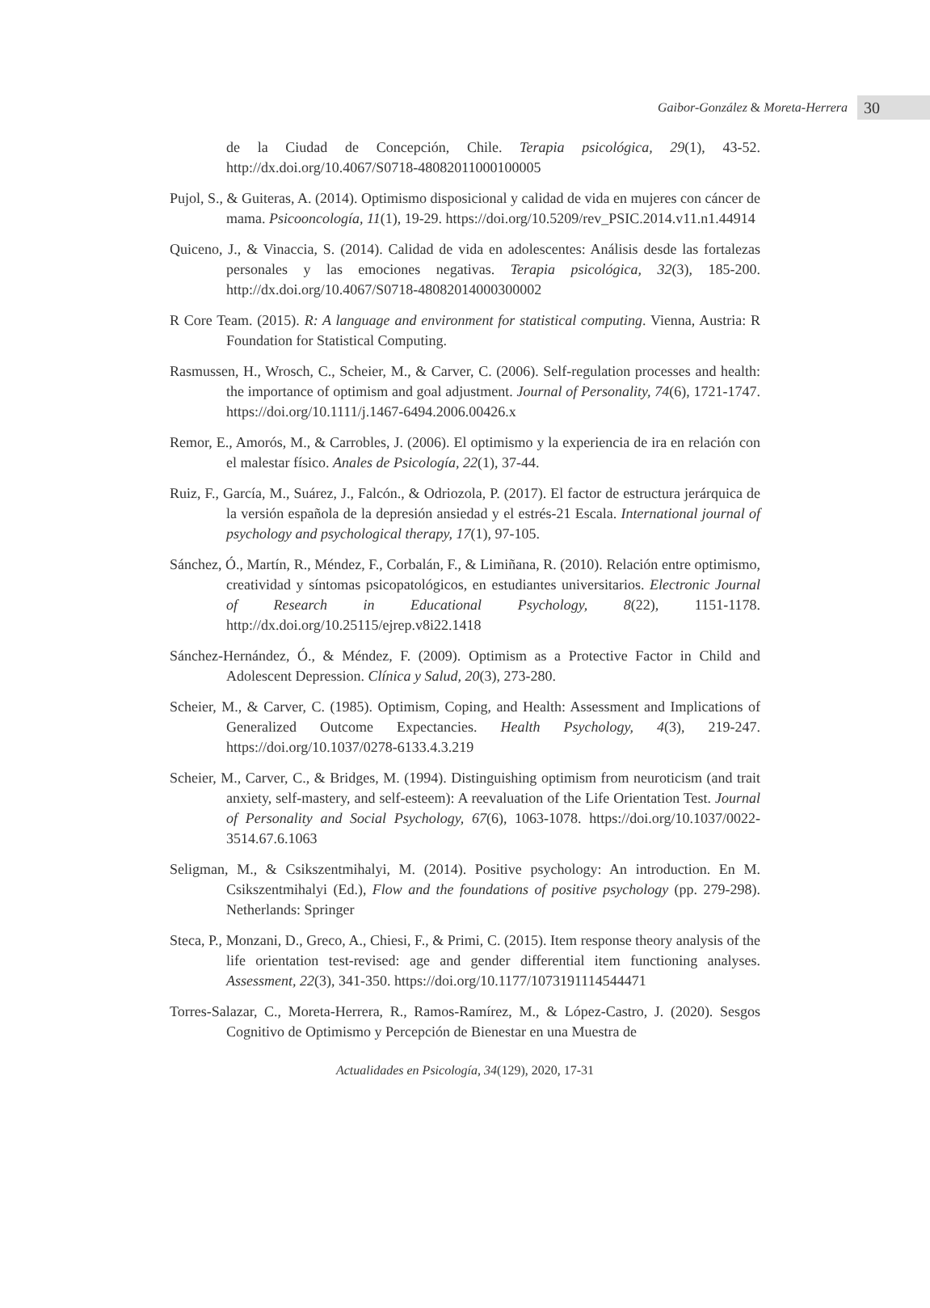Gaibor-González & Moreta-Herrera 30
de la Ciudad de Concepción, Chile. Terapia psicológica, 29(1), 43-52. http://dx.doi.org/10.4067/S0718-48082011000100005
Pujol, S., & Guiteras, A. (2014). Optimismo disposicional y calidad de vida en mujeres con cáncer de mama. Psicooncología, 11(1), 19-29. https://doi.org/10.5209/rev_PSIC.2014.v11.n1.44914
Quiceno, J., & Vinaccia, S. (2014). Calidad de vida en adolescentes: Análisis desde las fortalezas personales y las emociones negativas. Terapia psicológica, 32(3), 185-200. http://dx.doi.org/10.4067/S0718-48082014000300002
R Core Team. (2015). R: A language and environment for statistical computing. Vienna, Austria: R Foundation for Statistical Computing.
Rasmussen, H., Wrosch, C., Scheier, M., & Carver, C. (2006). Self-regulation processes and health: the importance of optimism and goal adjustment. Journal of Personality, 74(6), 1721-1747. https://doi.org/10.1111/j.1467-6494.2006.00426.x
Remor, E., Amorós, M., & Carrobles, J. (2006). El optimismo y la experiencia de ira en relación con el malestar físico. Anales de Psicología, 22(1), 37-44.
Ruiz, F., García, M., Suárez, J., Falcón., & Odriozola, P. (2017). El factor de estructura jerárquica de la versión española de la depresión ansiedad y el estrés-21 Escala. International journal of psychology and psychological therapy, 17(1), 97-105.
Sánchez, Ó., Martín, R., Méndez, F., Corbalán, F., & Limiñana, R. (2010). Relación entre optimismo, creatividad y síntomas psicopatológicos, en estudiantes universitarios. Electronic Journal of Research in Educational Psychology, 8(22), 1151-1178. http://dx.doi.org/10.25115/ejrep.v8i22.1418
Sánchez-Hernández, Ó., & Méndez, F. (2009). Optimism as a Protective Factor in Child and Adolescent Depression. Clínica y Salud, 20(3), 273-280.
Scheier, M., & Carver, C. (1985). Optimism, Coping, and Health: Assessment and Implications of Generalized Outcome Expectancies. Health Psychology, 4(3), 219-247. https://doi.org/10.1037/0278-6133.4.3.219
Scheier, M., Carver, C., & Bridges, M. (1994). Distinguishing optimism from neuroticism (and trait anxiety, self-mastery, and self-esteem): A reevaluation of the Life Orientation Test. Journal of Personality and Social Psychology, 67(6), 1063-1078. https://doi.org/10.1037/0022-3514.67.6.1063
Seligman, M., & Csikszentmihalyi, M. (2014). Positive psychology: An introduction. En M. Csikszentmihalyi (Ed.), Flow and the foundations of positive psychology (pp. 279-298). Netherlands: Springer
Steca, P., Monzani, D., Greco, A., Chiesi, F., & Primi, C. (2015). Item response theory analysis of the life orientation test-revised: age and gender differential item functioning analyses. Assessment, 22(3), 341-350. https://doi.org/10.1177/1073191114544471
Torres-Salazar, C., Moreta-Herrera, R., Ramos-Ramírez, M., & López-Castro, J. (2020). Sesgos Cognitivo de Optimismo y Percepción de Bienestar en una Muestra de
Actualidades en Psicología, 34(129), 2020, 17-31